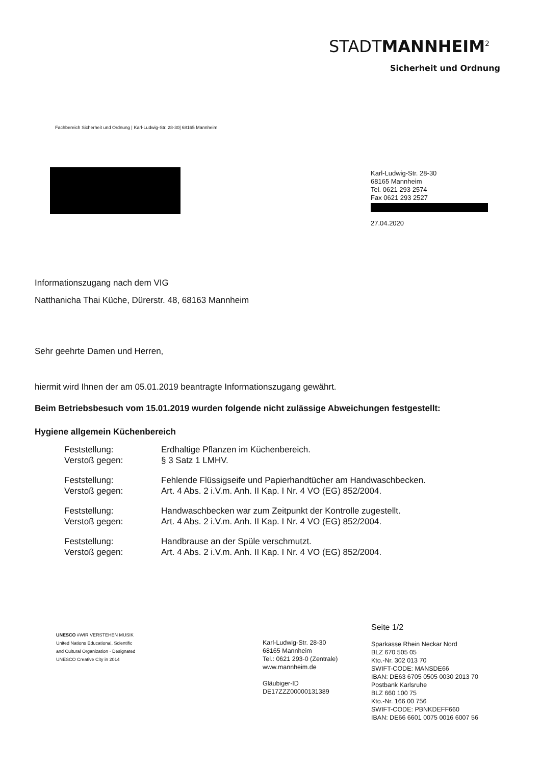STADTMANNHEIM<sup>2</sup>
Sicherheit und Ordnung
Fachbereich Sicherheit und Ordnung | Karl-Ludwig-Str. 28-30| 68165 Mannheim
Karl-Ludwig-Str. 28-30
68165 Mannheim
Tel. 0621 293 2574
Fax 0621 293 2527
27.04.2020
Informationszugang nach dem VIG
Natthanicha Thai Küche, Dürerstr. 48, 68163 Mannheim
Sehr geehrte Damen und Herren,
hiermit wird Ihnen der am 05.01.2019 beantragte Informationszugang gewährt.
Beim Betriebsbesuch vom 15.01.2019 wurden folgende nicht zulässige Abweichungen festgestellt:
Hygiene allgemein Küchenbereich
| Feststellung: Verstoß gegen: | Erdhaltige Pflanzen im Küchenbereich. § 3 Satz 1 LMHV. |
| Feststellung: Verstoß gegen: | Fehlende Flüssigseife und Papierhandtücher am Handwaschbecken. Art. 4 Abs. 2 i.V.m. Anh. II Kap. I Nr. 4 VO (EG) 852/2004. |
| Feststellung: Verstoß gegen: | Handwaschbecken war zum Zeitpunkt der Kontrolle zugestellt. Art. 4 Abs. 2 i.V.m. Anh. II Kap. I Nr. 4 VO (EG) 852/2004. |
| Feststellung: Verstoß gegen: | Handbrause an der Spüle verschmutzt. Art. 4 Abs. 2 i.V.m. Anh. II Kap. I Nr. 4 VO (EG) 852/2004. |
UNESCO #WIR VERSTEHEN MUSIK
United Nations Educational, Scientific and Cultural Organization · Designated UNESCO Creative City in 2014
Karl-Ludwig-Str. 28-30
68165 Mannheim
Tel.: 0621 293-0 (Zentrale)
www.mannheim.de
Gläubiger-ID
DE17ZZZ00000131389
Seite 1/2
Sparkasse Rhein Neckar Nord
BLZ 670 505 05
Kto.-Nr. 302 013 70
SWIFT-CODE: MANSDE66
IBAN: DE63 6705 0505 0030 2013 70
Postbank Karlsruhe
BLZ 660 100 75
Kto.-Nr. 166 00 756
SWIFT-CODE: PBNKDEFF660
IBAN: DE66 6601 0075 0016 6007 56